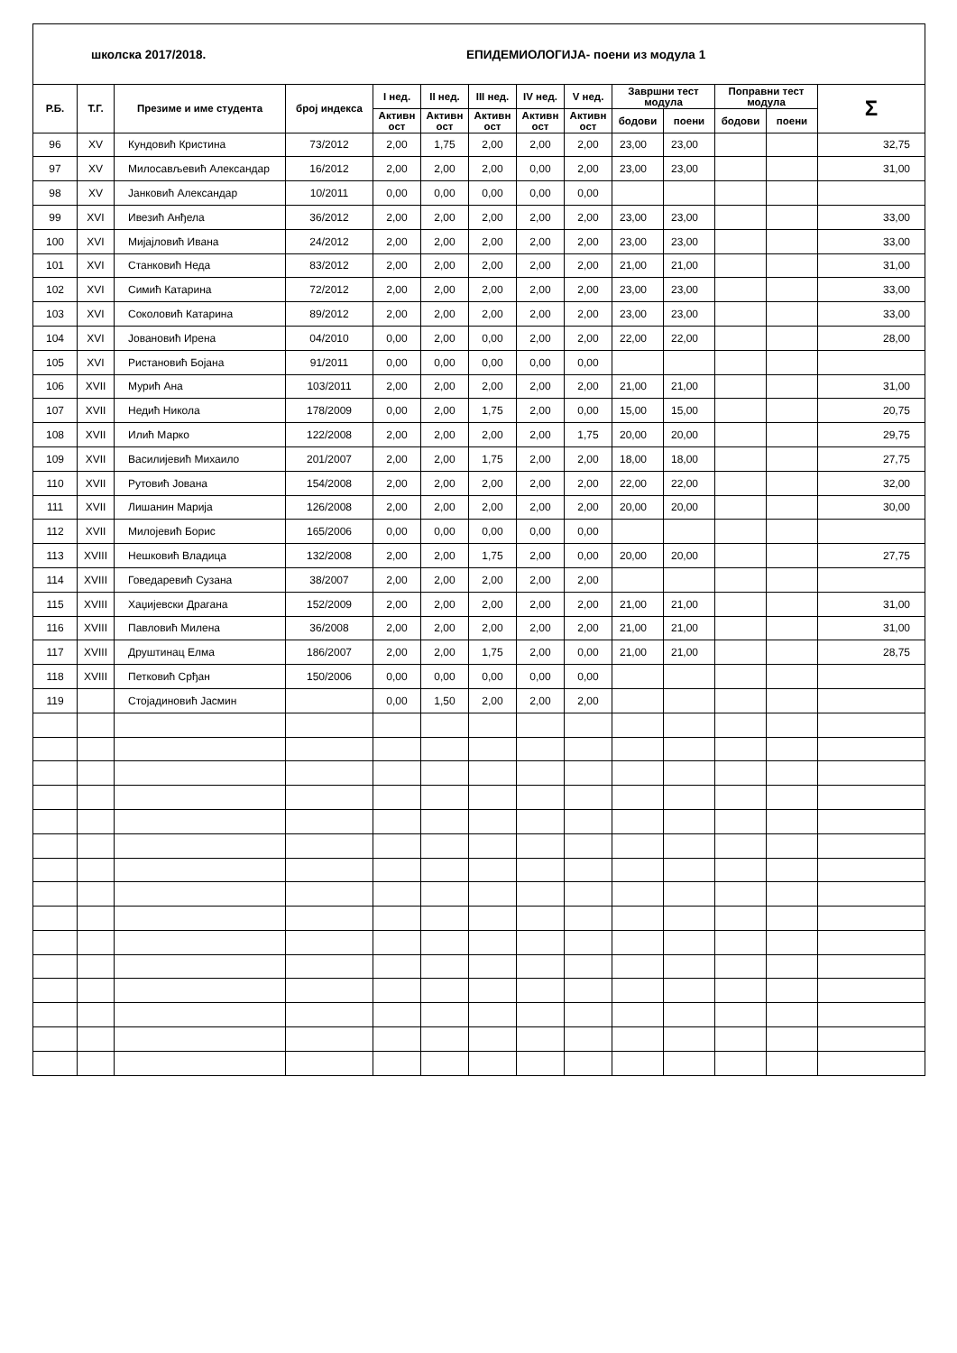школска 2017/2018.
ЕПИДЕМИОЛОГИЈА- поени из модула 1
| Р.Б. | Т.Г. | Презиме и име студента | број индекса | I нед. | II нед. | III нед. | IV нед. | V нед. | Завршни тест модула | | Поправни тест модула | | Σ |
| --- | --- | --- | --- | --- | --- | --- | --- | --- | --- | --- | --- | --- | --- |
| | | | | Активн ост | Активн ост | Активн ост | Активн ост | Активн ост | | | | | |
| | | | | | | | | | бодови | поени | бодови | поени | |
| 96 | XV | Кундовић Кристина | 73/2012 | 2,00 | 1,75 | 2,00 | 2,00 | 2,00 | 23,00 | 23,00 | | | 32,75 |
| 97 | XV | Милосављевић Александар | 16/2012 | 2,00 | 2,00 | 2,00 | 0,00 | 2,00 | 23,00 | 23,00 | | | 31,00 |
| 98 | XV | Јанковић Александар | 10/2011 | 0,00 | 0,00 | 0,00 | 0,00 | 0,00 | | | | | |
| 99 | XVI | Ивезић Анђела | 36/2012 | 2,00 | 2,00 | 2,00 | 2,00 | 2,00 | 23,00 | 23,00 | | | 33,00 |
| 100 | XVI | Мијајловић Ивана | 24/2012 | 2,00 | 2,00 | 2,00 | 2,00 | 2,00 | 23,00 | 23,00 | | | 33,00 |
| 101 | XVI | Станковић Неда | 83/2012 | 2,00 | 2,00 | 2,00 | 2,00 | 2,00 | 21,00 | 21,00 | | | 31,00 |
| 102 | XVI | Симић Катарина | 72/2012 | 2,00 | 2,00 | 2,00 | 2,00 | 2,00 | 23,00 | 23,00 | | | 33,00 |
| 103 | XVI | Соколовић Катарина | 89/2012 | 2,00 | 2,00 | 2,00 | 2,00 | 2,00 | 23,00 | 23,00 | | | 33,00 |
| 104 | XVI | Јовановић Ирена | 04/2010 | 0,00 | 2,00 | 0,00 | 2,00 | 2,00 | 22,00 | 22,00 | | | 28,00 |
| 105 | XVI | Ристановић Бојана | 91/2011 | 0,00 | 0,00 | 0,00 | 0,00 | 0,00 | | | | | |
| 106 | XVII | Мурић Ана | 103/2011 | 2,00 | 2,00 | 2,00 | 2,00 | 2,00 | 21,00 | 21,00 | | | 31,00 |
| 107 | XVII | Недић Никола | 178/2009 | 0,00 | 2,00 | 1,75 | 2,00 | 0,00 | 15,00 | 15,00 | | | 20,75 |
| 108 | XVII | Илић Марко | 122/2008 | 2,00 | 2,00 | 2,00 | 2,00 | 1,75 | 20,00 | 20,00 | | | 29,75 |
| 109 | XVII | Василијевић Михаило | 201/2007 | 2,00 | 2,00 | 1,75 | 2,00 | 2,00 | 18,00 | 18,00 | | | 27,75 |
| 110 | XVII | Рутовић Јована | 154/2008 | 2,00 | 2,00 | 2,00 | 2,00 | 2,00 | 22,00 | 22,00 | | | 32,00 |
| 111 | XVII | Лишанин Марија | 126/2008 | 2,00 | 2,00 | 2,00 | 2,00 | 2,00 | 20,00 | 20,00 | | | 30,00 |
| 112 | XVII | Милојевић Борис | 165/2006 | 0,00 | 0,00 | 0,00 | 0,00 | 0,00 | | | | | |
| 113 | XVIII | Нешковић Владица | 132/2008 | 2,00 | 2,00 | 1,75 | 2,00 | 0,00 | 20,00 | 20,00 | | | 27,75 |
| 114 | XVIII | Говедаревић Сузана | 38/2007 | 2,00 | 2,00 | 2,00 | 2,00 | 2,00 | | | | | |
| 115 | XVIII | Хаџијевски Драгана | 152/2009 | 2,00 | 2,00 | 2,00 | 2,00 | 2,00 | 21,00 | 21,00 | | | 31,00 |
| 116 | XVIII | Павловић Милена | 36/2008 | 2,00 | 2,00 | 2,00 | 2,00 | 2,00 | 21,00 | 21,00 | | | 31,00 |
| 117 | XVIII | Друштинац Елма | 186/2007 | 2,00 | 2,00 | 1,75 | 2,00 | 0,00 | 21,00 | 21,00 | | | 28,75 |
| 118 | XVIII | Петковић Срђан | 150/2006 | 0,00 | 0,00 | 0,00 | 0,00 | 0,00 | | | | | |
| 119 | | Стојадиновић Јасмин | | 0,00 | 1,50 | 2,00 | 2,00 | 2,00 | | | | | |